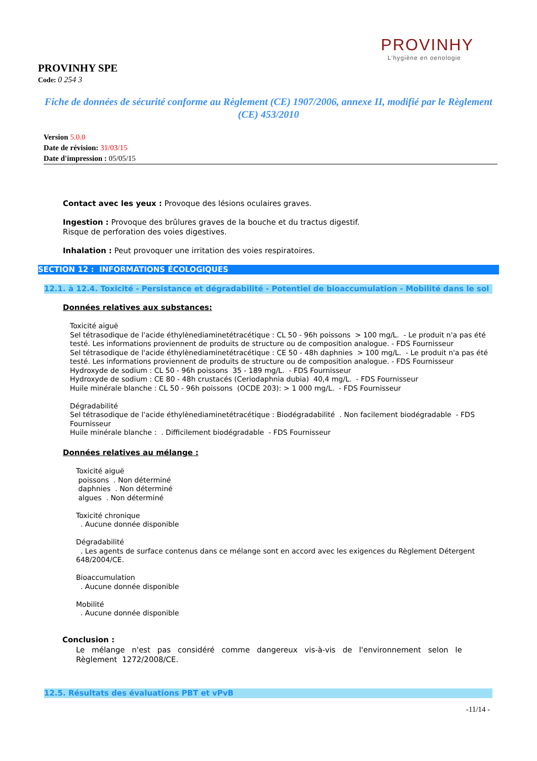PROVINHY
L'hygiène en oenologie
PROVINHY SPE
Code: 0 254 3
Fiche de données de sécurité conforme au Règlement (CE) 1907/2006, annexe II, modifié par le Règlement (CE) 453/2010
Version 5.0.0
Date de révision: 31/03/15
Date d'impression : 05/05/15
Contact avec les yeux : Provoque des lésions oculaires graves.
Ingestion : Provoque des brûlures graves de la bouche et du tractus digestif.
Risque de perforation des voies digestives.
Inhalation : Peut provoquer une irritation des voies respiratoires.
SECTION 12 : INFORMATIONS ÉCOLOGIQUES
12.1. à 12.4. Toxicité - Persistance et dégradabilité - Potentiel de bioaccumulation - Mobilité dans le sol
Données relatives aux substances:
Toxicité aiguë
Sel tétrasodique de l'acide éthylènediaminetétracétique : CL 50 - 96h poissons > 100 mg/L. - Le produit n'a pas été testé. Les informations proviennent de produits de structure ou de composition analogue. - FDS Fournisseur
Sel tétrasodique de l'acide éthylènediaminetétracétique : CE 50 - 48h daphnies > 100 mg/L. - Le produit n'a pas été testé. Les informations proviennent de produits de structure ou de composition analogue. - FDS Fournisseur
Hydroxyde de sodium : CL 50 - 96h poissons 35 - 189 mg/L. - FDS Fournisseur
Hydroxyde de sodium : CE 80 - 48h crustacés (Ceriodaphnia dubia) 40,4 mg/L. - FDS Fournisseur
Huile minérale blanche : CL 50 - 96h poissons (OCDE 203): > 1 000 mg/L. - FDS Fournisseur
Dégradabilité
Sel tétrasodique de l'acide éthylènediaminetétracétique : Biodégradabilité . Non facilement biodégradable - FDS Fournisseur
Huile minérale blanche : . Difficilement biodégradable - FDS Fournisseur
Données relatives au mélange :
Toxicité aiguë
poissons . Non déterminé
daphnies . Non déterminé
algues . Non déterminé
Toxicité chronique
. Aucune donnée disponible
Dégradabilité
. Les agents de surface contenus dans ce mélange sont en accord avec les exigences du Règlement Détergent 648/2004/CE.
Bioaccumulation
. Aucune donnée disponible
Mobilité
. Aucune donnée disponible
Conclusion :
Le mélange n'est pas considéré comme dangereux vis-à-vis de l'environnement selon le Règlement 1272/2008/CE.
12.5. Résultats des évaluations PBT et vPvB
-11/14 -